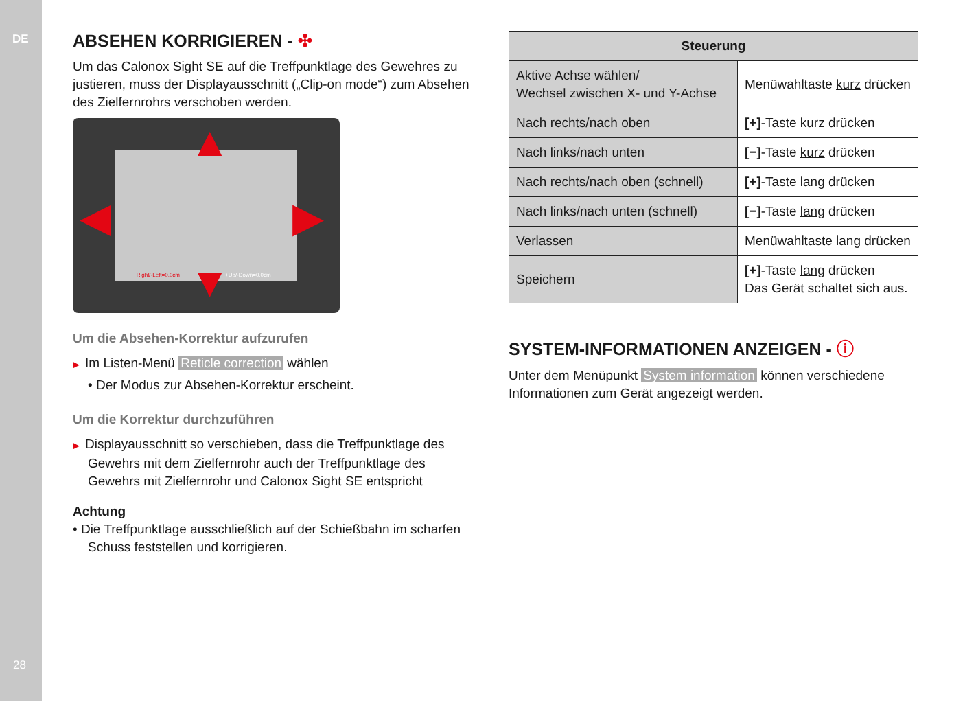DE
28
ABSEHEN KORRIGIEREN - ✣
Um das Calonox Sight SE auf die Treffpunktlage des Gewehres zu justieren, muss der Displayausschnitt („Clip-on mode“) zum Absehen des Zielfernrohrs verschoben werden.
▲
▼
◀ ▶
+Right/-Left=0.0cm +Up/-Down=0.0cm
Um die Absehen-Korrektur aufzurufen
▶ Im Listen-Menü Reticle correction wählen
• Der Modus zur Absehen-Korrektur erscheint.
Um die Korrektur durchzuführen
▶ Displayausschnitt so verschieben, dass die Treffpunktlage des Gewehrs mit dem Zielfernrohr auch der Treffpunktlage des Gewehrs mit Zielfernrohr und Calonox Sight SE entspricht
Achtung
• Die Treffpunktlage ausschließlich auf der Schießbahn im scharfen Schuss feststellen und korrigieren.
| Steuerung | |
| --- | --- |
| Aktive Achse wählen/ Wechsel zwischen X- und Y-Achse | Menüwahltaste kurz drücken |
| Nach rechts/nach oben | [+] -Taste kurz drücken |
| Nach links/nach unten | [−] -Taste kurz drücken |
| Nach rechts/nach oben (schnell) | [+] -Taste lang drücken |
| Nach links/nach unten (schnell) | [−] -Taste lang drücken |
| Verlassen | Menüwahltaste lang drücken |
| Speichern | [+] -Taste lang drücken Das Gerät schaltet sich aus. |
SYSTEM-INFORMATIONEN ANZEIGEN - ⓘ
Unter dem Menüpunkt System information können verschiedene Informationen zum Gerät angezeigt werden.